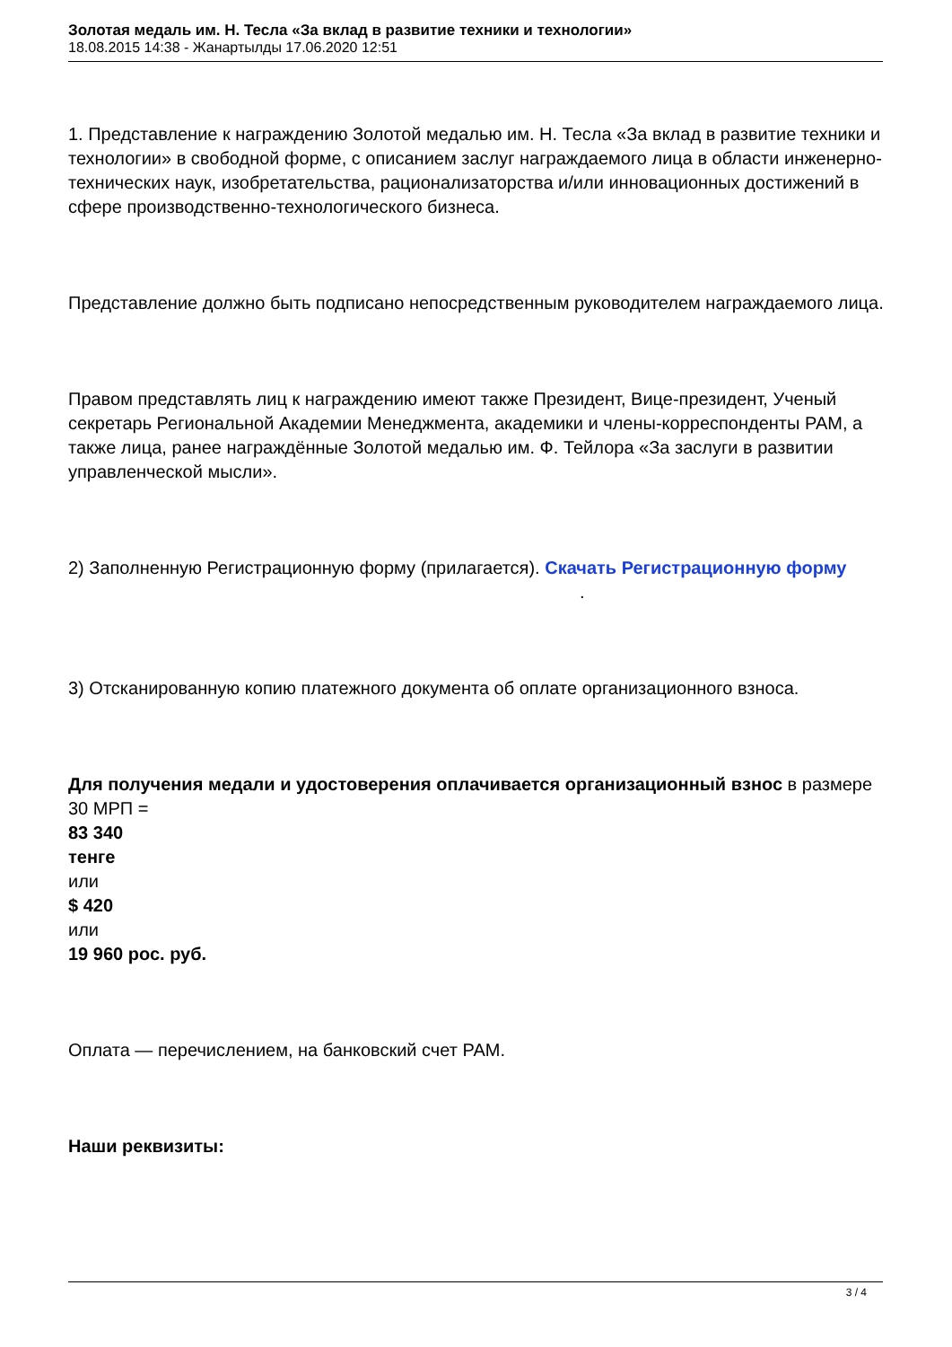Золотая медаль им. Н. Тесла «За вклад в развитие техники и технологии»
18.08.2015 14:38 - Жанартылды 17.06.2020 12:51
1. Представление к награждению Золотой медалью им. Н. Тесла «За вклад в развитие техники и технологии» в свободной форме, с описанием заслуг награждаемого лица в области инженерно-технических наук, изобретательства, рационализаторства и/или инновационных достижений в сфере производственно-технологического бизнеса.
Представление должно быть подписано непосредственным руководителем награждаемого лица.
Правом представлять лиц к награждению имеют также Президент, Вице-президент, Ученый секретарь Региональной Академии Менеджмента, академики и члены-корреспонденты РАМ, а также лица, ранее награждённые Золотой медалью им. Ф. Тейлора «За заслуги в развитии управленческой мысли».
2) Заполненную Регистрационную форму (прилагается). Скачать Регистрационную форму .
3) Отсканированную копию платежного документа об оплате организационного взноса.
Для получения медали и удостоверения оплачивается организационный взнос в размере 30 МРП =
83 340
тенге
или
$ 420
или
19 960 рос. руб.
Оплата — перечислением, на банковский счет РАМ.
Наши реквизиты:
3 / 4